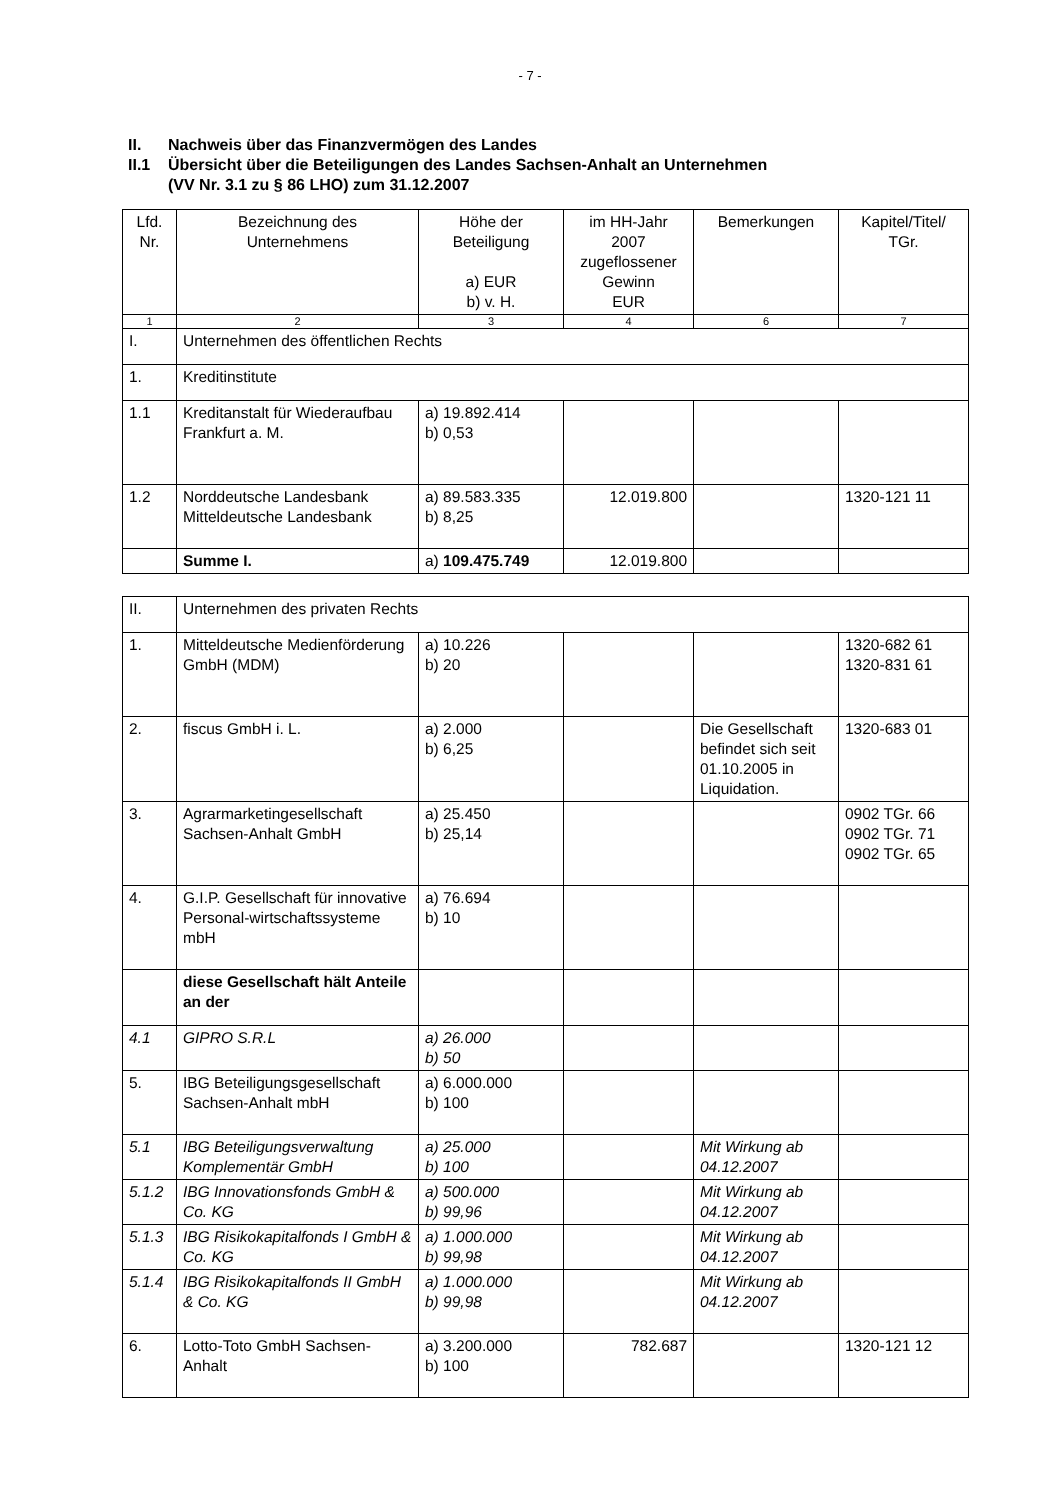- 7 -
II. Nachweis über das Finanzvermögen des Landes
II.1 Übersicht über die Beteiligungen des Landes Sachsen-Anhalt an Unternehmen
(VV Nr. 3.1 zu § 86 LHO) zum 31.12.2007
| Lfd. Nr. | Bezeichnung des Unternehmens | Höhe der Beteiligung a) EUR b) v. H. | im HH-Jahr 2007 zugeflossener Gewinn EUR | Bemerkungen | Kapitel/Titel/ TGr. |
| --- | --- | --- | --- | --- | --- |
| 1 | 2 | 3 | 4 | 6 | 7 |
| I. | Unternehmen des öffentlichen Rechts | | | | |
| 1. | Kreditinstitute | | | | |
| 1.1 | Kreditanstalt für Wiederaufbau Frankfurt a. M. | a) 19.892.414 b) 0,53 | | | |
| 1.2 | Norddeutsche Landesbank Mitteldeutsche Landesbank | a) 89.583.335 b) 8,25 | 12.019.800 | | 1320-121 11 |
| | Summe I. | a) 109.475.749 | 12.019.800 | | |
| II. | Unternehmen des privaten Rechts | | | | |
| 1. | Mitteldeutsche Medienförderung GmbH (MDM) | a) 10.226 b) 20 | | | 1320-682 61 1320-831 61 |
| 2. | fiscus GmbH i. L. | a) 2.000 b) 6,25 | | Die Gesellschaft befindet sich seit 01.10.2005 in Liquidation. | 1320-683 01 |
| 3. | Agrarmarketingesellschaft Sachsen-Anhalt GmbH | a) 25.450 b) 25,14 | | | 0902 TGr. 66 0902 TGr. 71 0902 TGr. 65 |
| 4. | G.I.P. Gesellschaft für innovative Personal-wirtschaftssysteme mbH | a) 76.694 b) 10 | | | |
| | diese Gesellschaft hält Anteile an der | | | | |
| 4.1 | GIPRO S.R.L | a) 26.000 b) 50 | | | |
| 5. | IBG Beteiligungsgesellschaft Sachsen-Anhalt mbH | a) 6.000.000 b) 100 | | | |
| 5.1 | IBG Beteiligungsverwaltung Komplementär GmbH | a) 25.000 b) 100 | | Mit Wirkung ab 04.12.2007 | |
| 5.1.2 | IBG Innovationsfonds GmbH & Co. KG | a) 500.000 b) 99,96 | | Mit Wirkung ab 04.12.2007 | |
| 5.1.3 | IBG Risikokapitalfonds I GmbH & Co. KG | a) 1.000.000 b) 99,98 | | Mit Wirkung ab 04.12.2007 | |
| 5.1.4 | IBG Risikokapitalfonds II GmbH & Co. KG | a) 1.000.000 b) 99,98 | | Mit Wirkung ab 04.12.2007 | |
| 6. | Lotto-Toto GmbH Sachsen-Anhalt | a) 3.200.000 b) 100 | 782.687 | | 1320-121 12 |